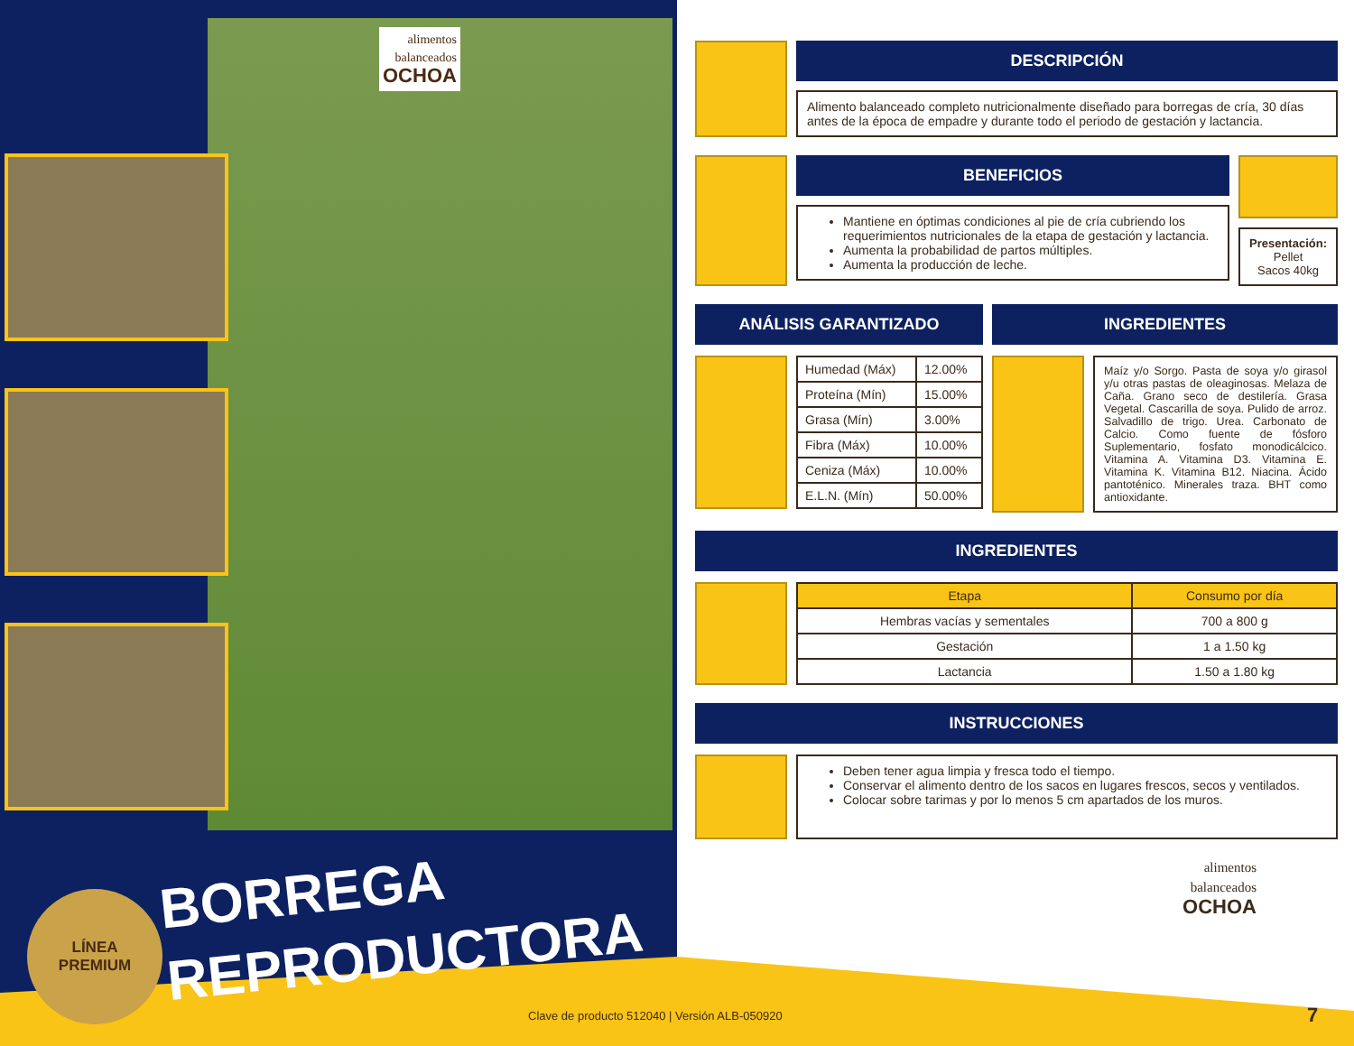alimentos
balanceados
OCHOA
BORREGA
REPRODUCTORA
LÍNEA
PREMIUM
DESCRIPCIÓN
Alimento balanceado completo nutricionalmente diseñado para borregas de cría, 30 días antes de la época de empadre y durante todo el periodo de gestación y lactancia.
BENEFICIOS
Mantiene en óptimas condiciones al pie de cría cubriendo los requerimientos nutricionales de la etapa de gestación y lactancia.
Aumenta la probabilidad de partos múltiples.
Aumenta la producción de leche.
Presentación:
Pellet
Sacos 40kg
ANÁLISIS GARANTIZADO
| Humedad (Máx) | 12.00% |
| Proteína (Mín) | 15.00% |
| Grasa (Mín) | 3.00% |
| Fibra (Máx) | 10.00% |
| Ceniza (Máx) | 10.00% |
| E.L.N. (Mín) | 50.00% |
INGREDIENTES
Maíz y/o Sorgo. Pasta de soya y/o girasol y/u otras pastas de oleaginosas. Melaza de Caña. Grano seco de destilería. Grasa Vegetal. Cascarilla de soya. Pulido de arroz. Salvadillo de trigo. Urea. Carbonato de Calcio. Como fuente de fósforo Suplementario, fosfato monodicálcico. Vitamina A. Vitamina D3. Vitamina E. Vitamina K. Vitamina B12. Niacina. Ácido pantoténico. Minerales traza. BHT como antioxidante.
INGREDIENTES
| Etapa | Consumo por día |
| --- | --- |
| Hembras vacías y sementales | 700 a 800 g |
| Gestación | 1 a 1.50 kg |
| Lactancia | 1.50 a 1.80 kg |
INSTRUCCIONES
Deben tener agua limpia y fresca todo el tiempo.
Conservar el alimento dentro de los sacos en lugares frescos, secos y ventilados.
Colocar sobre tarimas y por lo menos 5 cm apartados de los muros.
alimentos
balanceados
OCHOA
Clave de producto 512040 | Versión ALB-050920
7